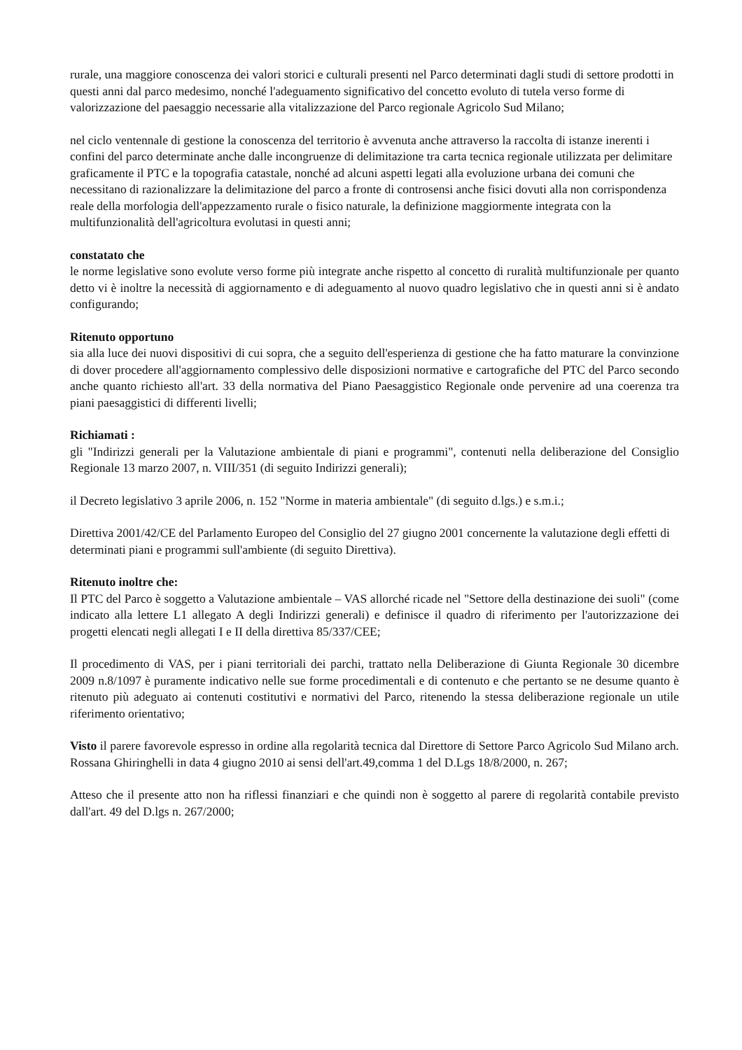rurale, una maggiore conoscenza dei valori storici e culturali presenti nel Parco determinati dagli studi di settore prodotti in questi anni dal parco medesimo, nonché l'adeguamento significativo del concetto evoluto di tutela verso forme di valorizzazione del paesaggio necessarie alla vitalizzazione del Parco regionale Agricolo Sud Milano;
nel ciclo ventennale di gestione la conoscenza del territorio è avvenuta anche attraverso la raccolta di istanze inerenti i confini del parco determinate anche dalle incongruenze di delimitazione tra carta tecnica regionale utilizzata per delimitare graficamente il PTC e la topografia catastale, nonché ad alcuni aspetti legati alla evoluzione urbana dei comuni che necessitano di razionalizzare la delimitazione del parco a fronte di controsensi anche fisici dovuti alla non corrispondenza reale della morfologia dell'appezzamento rurale o fisico naturale, la definizione maggiormente integrata con la multifunzionalità dell'agricoltura evolutasi in questi anni;
constatato che
le norme legislative sono evolute verso forme più integrate anche rispetto al concetto di ruralità multifunzionale per quanto detto vi è inoltre la necessità di aggiornamento e di adeguamento al nuovo quadro legislativo che in questi anni si è andato configurando;
Ritenuto opportuno
sia alla luce dei nuovi dispositivi di cui sopra, che a seguito dell'esperienza di gestione che ha fatto maturare la convinzione di dover procedere all'aggiornamento complessivo delle disposizioni normative e cartografiche del PTC del Parco secondo anche quanto richiesto all'art. 33 della normativa del Piano Paesaggistico Regionale onde pervenire ad una coerenza tra piani paesaggistici di differenti livelli;
Richiamati :
gli "Indirizzi generali per la Valutazione ambientale di piani e programmi", contenuti nella deliberazione del Consiglio Regionale 13 marzo 2007, n. VIII/351 (di seguito Indirizzi generali);
il Decreto legislativo 3 aprile 2006, n. 152 "Norme in materia ambientale" (di seguito d.lgs.) e s.m.i.;
Direttiva 2001/42/CE del Parlamento Europeo del Consiglio del 27 giugno 2001 concernente la valutazione degli effetti di determinati piani e programmi sull'ambiente (di seguito Direttiva).
Ritenuto inoltre che:
Il PTC del Parco è soggetto a Valutazione ambientale – VAS allorché ricade nel "Settore della destinazione dei suoli" (come indicato alla lettere L1 allegato A degli Indirizzi generali) e definisce il quadro di riferimento per l'autorizzazione dei progetti elencati negli allegati I e II della direttiva 85/337/CEE;
Il procedimento di VAS, per i piani territoriali dei parchi, trattato nella Deliberazione di Giunta Regionale 30 dicembre 2009 n.8/1097 è puramente indicativo nelle sue forme procedimentali e di contenuto e che pertanto se ne desume quanto è ritenuto più adeguato ai contenuti costitutivi e normativi del Parco, ritenendo la stessa deliberazione regionale un utile riferimento orientativo;
Visto il parere favorevole espresso in ordine alla regolarità tecnica dal Direttore di Settore Parco Agricolo Sud Milano arch. Rossana Ghiringhelli in data 4 giugno 2010 ai sensi dell'art.49,comma 1 del D.Lgs 18/8/2000, n. 267;
Atteso che il presente atto non ha riflessi finanziari e che quindi non è soggetto al parere di regolarità contabile previsto dall'art. 49 del D.lgs n. 267/2000;